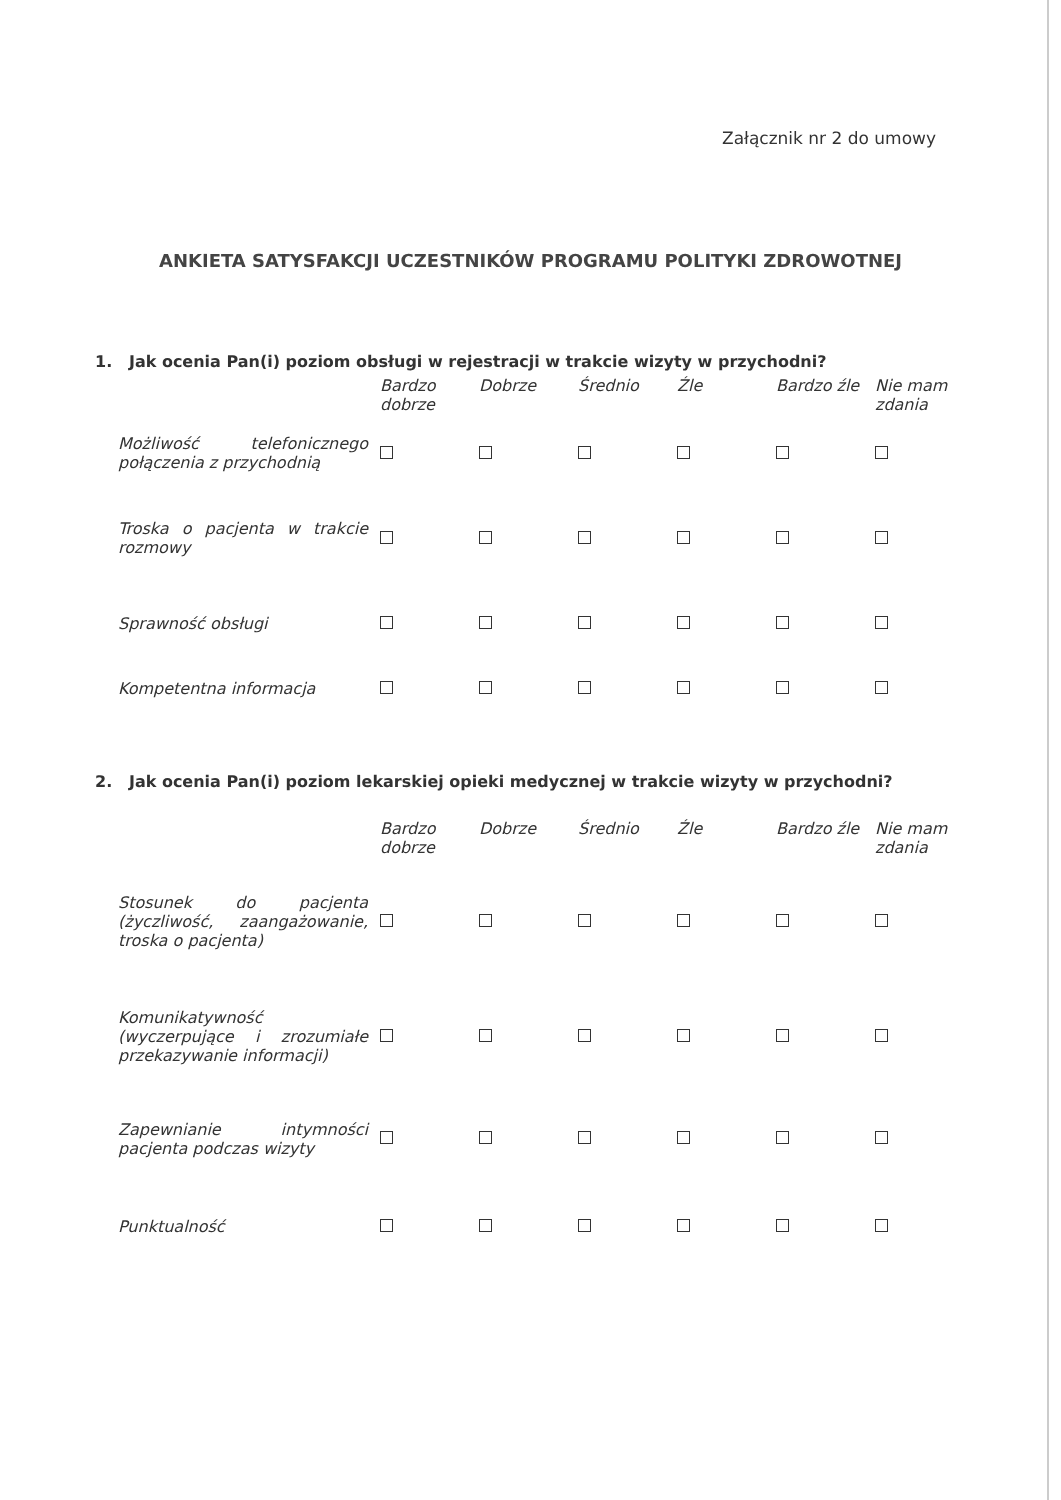Załącznik nr 2 do umowy
ANKIETA SATYSFAKCJI UCZESTNIKÓW PROGRAMU POLITYKI ZDROWOTNEJ
1. Jak ocenia Pan(i) poziom obsługi w rejestracji w trakcie wizyty w przychodni?
| | Bardzo dobrze | Dobrze | Średnio | Źle | Bardzo źle | Nie mam zdania |
| --- | --- | --- | --- | --- | --- | --- |
| Możliwość telefonicznego połączenia z przychodnią | | | | | | |
| Troska o pacjenta w trakcie rozmowy | | | | | | |
| Sprawność obsługi | | | | | | |
| Kompetentna informacja | | | | | | |
2. Jak ocenia Pan(i) poziom lekarskiej opieki medycznej w trakcie wizyty w przychodni?
| | Bardzo dobrze | Dobrze | Średnio | Źle | Bardzo źle | Nie mam zdania |
| --- | --- | --- | --- | --- | --- | --- |
| Stosunek do pacjenta (życzliwość, zaangażowanie, troska o pacjenta) | | | | | | |
| Komunikatywność (wyczerpujące i zrozumiałe przekazywanie informacji) | | | | | | |
| Zapewnianie intymności pacjenta podczas wizyty | | | | | | |
| Punktualność | | | | | | |